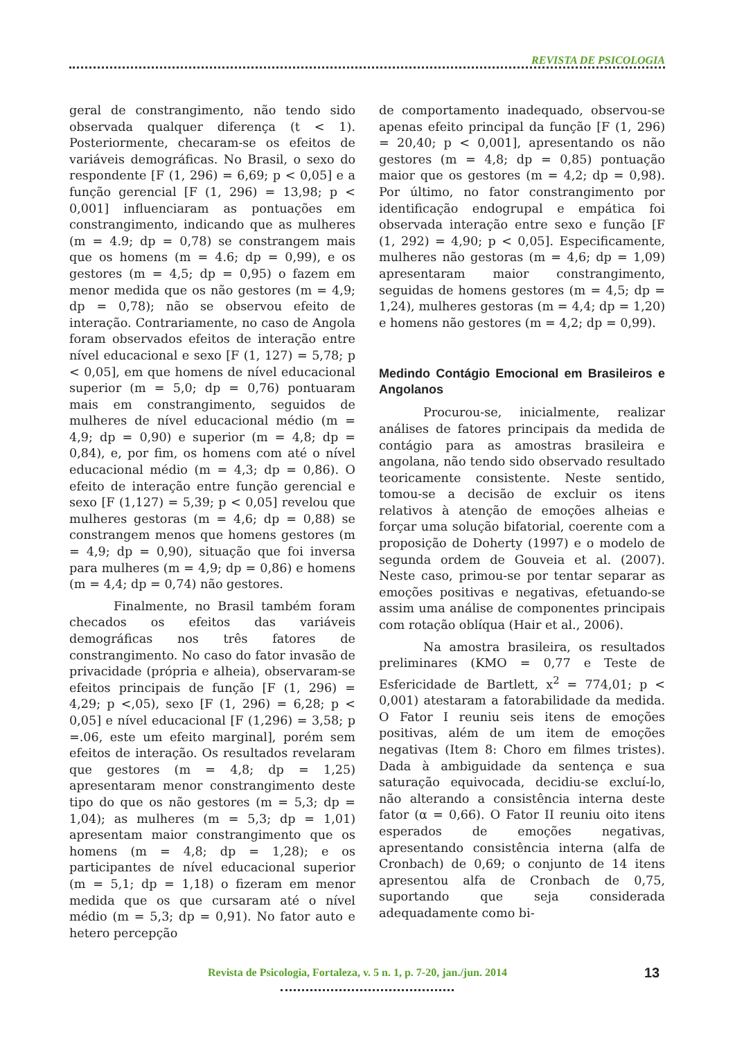REVISTA DE PSICOLOGIA
geral de constrangimento, não tendo sido observada qualquer diferença (t < 1). Posteriormente, checaram-se os efeitos de variáveis demográficas. No Brasil, o sexo do respondente [F (1, 296) = 6,69; p < 0,05] e a função gerencial [F (1, 296) = 13,98; p < 0,001] influenciaram as pontuações em constrangimento, indicando que as mulheres (m = 4.9; dp = 0,78) se constrangem mais que os homens (m = 4.6; dp = 0,99), e os gestores (m = 4,5; dp = 0,95) o fazem em menor medida que os não gestores (m = 4,9; dp = 0,78); não se observou efeito de interação. Contrariamente, no caso de Angola foram observados efeitos de interação entre nível educacional e sexo [F (1, 127) = 5,78; p < 0,05], em que homens de nível educacional superior (m = 5,0; dp = 0,76) pontuaram mais em constrangimento, seguidos de mulheres de nível educacional médio (m = 4,9; dp = 0,90) e superior (m = 4,8; dp = 0,84), e, por fim, os homens com até o nível educacional médio (m = 4,3; dp = 0,86). O efeito de interação entre função gerencial e sexo [F (1,127) = 5,39; p < 0,05] revelou que mulheres gestoras (m = 4,6; dp = 0,88) se constrangem menos que homens gestores (m = 4,9; dp = 0,90), situação que foi inversa para mulheres (m = 4,9; dp = 0,86) e homens (m = 4,4; dp = 0,74) não gestores.
Finalmente, no Brasil também foram checados os efeitos das variáveis demográficas nos três fatores de constrangimento. No caso do fator invasão de privacidade (própria e alheia), observaram-se efeitos principais de função [F (1, 296) = 4,29; p <,05), sexo [F (1, 296) = 6,28; p < 0,05] e nível educacional [F (1,296) = 3,58; p =.06, este um efeito marginal], porém sem efeitos de interação. Os resultados revelaram que gestores (m = 4,8; dp = 1,25) apresentaram menor constrangimento deste tipo do que os não gestores (m = 5,3; dp = 1,04); as mulheres (m = 5,3; dp = 1,01) apresentam maior constrangimento que os homens (m = 4,8; dp = 1,28); e os participantes de nível educacional superior (m = 5,1; dp = 1,18) o fizeram em menor medida que os que cursaram até o nível médio (m = 5,3; dp = 0,91). No fator auto e hetero percepção
de comportamento inadequado, observou-se apenas efeito principal da função [F (1, 296) = 20,40; p < 0,001], apresentando os não gestores (m = 4,8; dp = 0,85) pontuação maior que os gestores (m = 4,2; dp = 0,98). Por último, no fator constrangimento por identificação endogrupal e empática foi observada interação entre sexo e função [F (1, 292) = 4,90; p < 0,05]. Especificamente, mulheres não gestoras (m = 4,6; dp = 1,09) apresentaram maior constrangimento, seguidas de homens gestores (m = 4,5; dp = 1,24), mulheres gestoras (m = 4,4; dp = 1,20) e homens não gestores (m = 4,2; dp = 0,99).
Medindo Contágio Emocional em Brasileiros e Angolanos
Procurou-se, inicialmente, realizar análises de fatores principais da medida de contágio para as amostras brasileira e angolana, não tendo sido observado resultado teoricamente consistente. Neste sentido, tomou-se a decisão de excluir os itens relativos à atenção de emoções alheias e forçar uma solução bifatorial, coerente com a proposição de Doherty (1997) e o modelo de segunda ordem de Gouveia et al. (2007). Neste caso, primou-se por tentar separar as emoções positivas e negativas, efetuando-se assim uma análise de componentes principais com rotação oblíqua (Hair et al., 2006).
Na amostra brasileira, os resultados preliminares (KMO = 0,77 e Teste de Esfericidade de Bartlett, x<sup>2</sup> = 774,01; p < 0,001) atestaram a fatorabilidade da medida. O Fator I reuniu seis itens de emoções positivas, além de um item de emoções negativas (Item 8: Choro em filmes tristes). Dada à ambiguidade da sentença e sua saturação equivocada, decidiu-se excluí-lo, não alterando a consistência interna deste fator (α = 0,66). O Fator II reuniu oito itens esperados de emoções negativas, apresentando consistência interna (alfa de Cronbach) de 0,69; o conjunto de 14 itens apresentou alfa de Cronbach de 0,75, suportando que seja considerada adequadamente como bi-
Revista de Psicologia, Fortaleza, v. 5 n. 1, p. 7-20, jan./jun. 2014
13